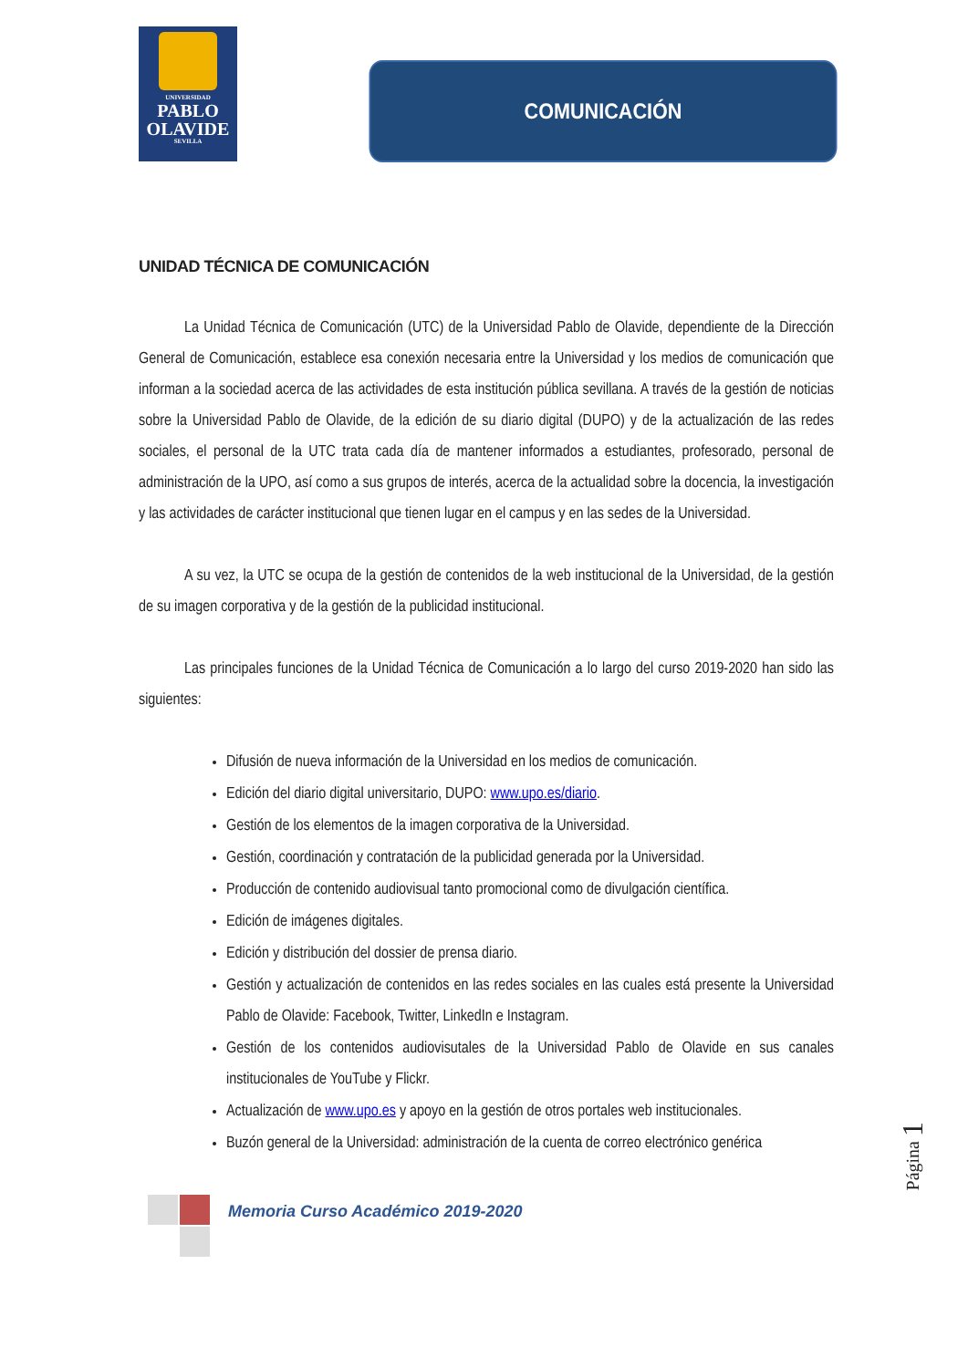UNIVERSIDAD
PABLO
OLAVIDE
SEVILLA
COMUNICACIÓN
UNIDAD TÉCNICA DE COMUNICACIÓN
La Unidad Técnica de Comunicación (UTC) de la Universidad Pablo de Olavide, dependiente de la Dirección General de Comunicación, establece esa conexión necesaria entre la Universidad y los medios de comunicación que informan a la sociedad acerca de las actividades de esta institución pública sevillana. A través de la gestión de noticias sobre la Universidad Pablo de Olavide, de la edición de su diario digital (DUPO) y de la actualización de las redes sociales, el personal de la UTC trata cada día de mantener informados a estudiantes, profesorado, personal de administración de la UPO, así como a sus grupos de interés, acerca de la actualidad sobre la docencia, la investigación y las actividades de carácter institucional que tienen lugar en el campus y en las sedes de la Universidad.
A su vez, la UTC se ocupa de la gestión de contenidos de la web institucional de la Universidad, de la gestión de su imagen corporativa y de la gestión de la publicidad institucional.
Las principales funciones de la Unidad Técnica de Comunicación a lo largo del curso 2019-2020 han sido las siguientes:
Difusión de nueva información de la Universidad en los medios de comunicación.
Edición del diario digital universitario, DUPO: www.upo.es/diario.
Gestión de los elementos de la imagen corporativa de la Universidad.
Gestión, coordinación y contratación de la publicidad generada por la Universidad.
Producción de contenido audiovisual tanto promocional como de divulgación científica.
Edición de imágenes digitales.
Edición y distribución del dossier de prensa diario.
Gestión y actualización de contenidos en las redes sociales en las cuales está presente la Universidad Pablo de Olavide: Facebook, Twitter, LinkedIn e Instagram.
Gestión de los contenidos audiovisutales de la Universidad Pablo de Olavide en sus canales institucionales de YouTube y Flickr.
Actualización de www.upo.es y apoyo en la gestión de otros portales web institucionales.
Buzón general de la Universidad: administración de la cuenta de correo electrónico genérica
Memoria Curso Académico 2019-2020
Página 1